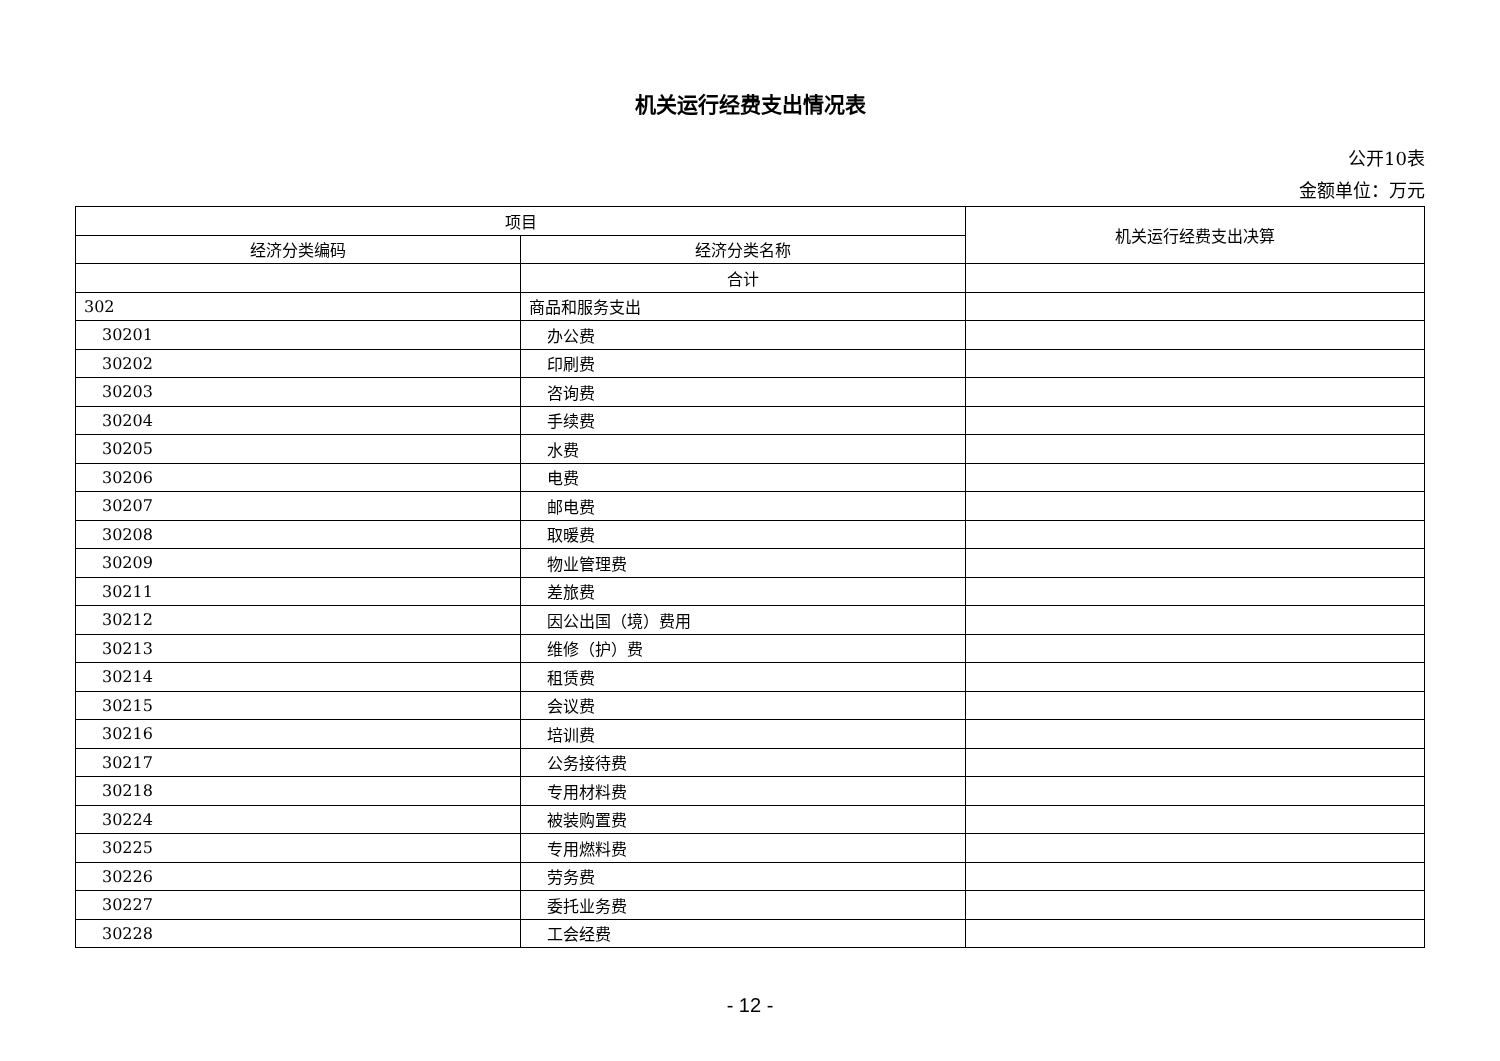机关运行经费支出情况表
公开10表
金额单位：万元
| 项目 | | 机关运行经费支出决算 |
| --- | --- | --- |
| 经济分类编码 | 经济分类名称 | |
| | 合计 | |
| 302 | 商品和服务支出 | |
| 30201 | 办公费 | |
| 30202 | 印刷费 | |
| 30203 | 咨询费 | |
| 30204 | 手续费 | |
| 30205 | 水费 | |
| 30206 | 电费 | |
| 30207 | 邮电费 | |
| 30208 | 取暖费 | |
| 30209 | 物业管理费 | |
| 30211 | 差旅费 | |
| 30212 | 因公出国（境）费用 | |
| 30213 | 维修（护）费 | |
| 30214 | 租赁费 | |
| 30215 | 会议费 | |
| 30216 | 培训费 | |
| 30217 | 公务接待费 | |
| 30218 | 专用材料费 | |
| 30224 | 被装购置费 | |
| 30225 | 专用燃料费 | |
| 30226 | 劳务费 | |
| 30227 | 委托业务费 | |
| 30228 | 工会经费 | |
- 12 -